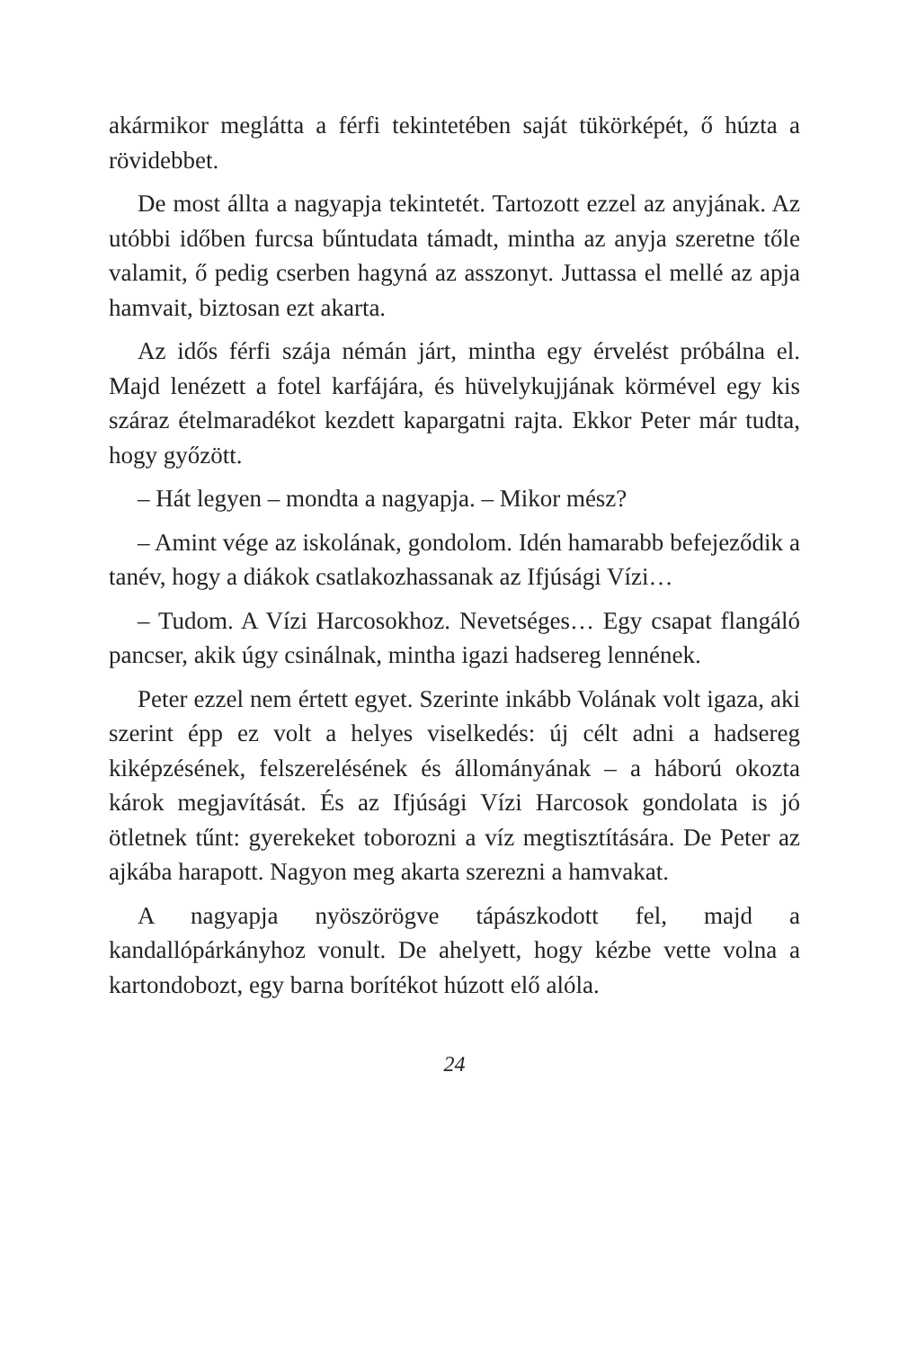akármikor meglátta a férfi tekintetében saját tükörképét, ő húzta a rövidebbet.
De most állta a nagyapja tekintetét. Tartozott ezzel az anyjának. Az utóbbi időben furcsa bűntudata támadt, mintha az anyja szeretne tőle valamit, ő pedig cserben hagyná az asszonyt. Juttassa el mellé az apja hamvait, biztosan ezt akarta.
Az idős férfi szája némán járt, mintha egy érvelést próbálna el. Majd lenézett a fotel karfájára, és hüvelykujjának körmével egy kis száraz ételmaradékot kezdett kapargatni rajta. Ekkor Peter már tudta, hogy győzött.
– Hát legyen – mondta a nagyapja. – Mikor mész?
– Amint vége az iskolának, gondolom. Idén hamarabb befejeződik a tanév, hogy a diákok csatlakozhassanak az Ifjúsági Vízi…
– Tudom. A Vízi Harcosokhoz. Nevetséges… Egy csapat flangáló pancser, akik úgy csinálnak, mintha igazi hadsereg lennének.
Peter ezzel nem értett egyet. Szerinte inkább Volának volt igaza, aki szerint épp ez volt a helyes viselkedés: új célt adni a hadsereg kiképzésének, felszerelésének és állományának – a háború okozta károk megjavítását. És az Ifjúsági Vízi Harcosok gondolata is jó ötletnek tűnt: gyerekeket toborozni a víz megtisztítására. De Peter az ajkába harapott. Nagyon meg akarta szerezni a hamvakat.
A nagyapja nyöszörögve tápászkodott fel, majd a kandallópárkányhoz vonult. De ahelyett, hogy kézbe vette volna a kartondobozt, egy barna borítékot húzott elő alóla.
24